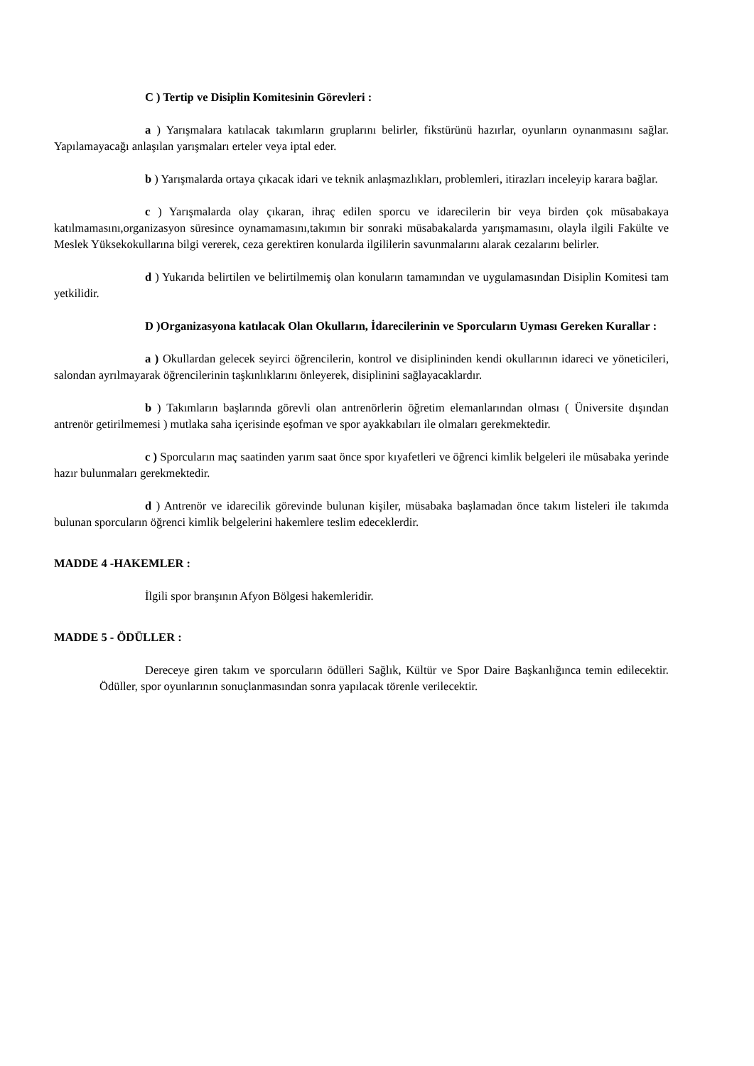C ) Tertip ve Disiplin Komitesinin Görevleri :
a ) Yarışmalara katılacak takımların gruplarını belirler, fikstürünü hazırlar, oyunların oynanmasını sağlar. Yapılamayacağı anlaşılan yarışmaları erteler veya iptal eder.
b ) Yarışmalarda ortaya çıkacak idari ve teknik anlaşmazlıkları, problemleri, itirazları inceleyip karara bağlar.
c ) Yarışmalarda olay çıkaran, ihraç edilen sporcu ve idarecilerin bir veya birden çok müsabakaya katılmamasını,organizasyon süresince oynamamasını,takımın bir sonraki müsabakalarda yarışmamasını, olayla ilgili Fakülte ve Meslek Yüksekokullarına bilgi vererek, ceza gerektiren konularda ilgililerin savunmalarını alarak cezalarını belirler.
d ) Yukarıda belirtilen ve belirtilmemiş olan konuların tamamından ve uygulamasından Disiplin Komitesi tam yetkilidir.
D )Organizasyona katılacak Olan Okulların, İdarecilerinin ve Sporcuların Uyması Gereken Kurallar :
a ) Okullardan gelecek seyirci öğrencilerin, kontrol ve disiplininden kendi okullarının idareci ve yöneticileri, salondan ayrılmayarak öğrencilerinin taşkınlıklarını önleyerek, disiplinini sağlayacaklardır.
b ) Takımların başlarında görevli olan antrenörlerin öğretim elemanlarından olması ( Üniversite dışından antrenör getirilmemesi ) mutlaka saha içerisinde eşofman ve spor ayakkabıları ile olmaları gerekmektedir.
c ) Sporcuların maç saatinden yarım saat önce spor kıyafetleri ve öğrenci kimlik belgeleri ile müsabaka yerinde hazır bulunmaları gerekmektedir.
d ) Antrenör ve idarecilik görevinde bulunan kişiler, müsabaka başlamadan önce takım listeleri ile takımda bulunan sporcuların öğrenci kimlik belgelerini hakemlere teslim edeceklerdir.
MADDE 4 -HAKEMLER :
İlgili spor branşının Afyon Bölgesi hakemleridir.
MADDE 5 - ÖDÜLLER :
Dereceye giren takım ve sporcuların ödülleri Sağlık, Kültür ve Spor Daire Başkanlığınca temin edilecektir. Ödüller, spor oyunlarının sonuçlanmasından sonra yapılacak törenle verilecektir.